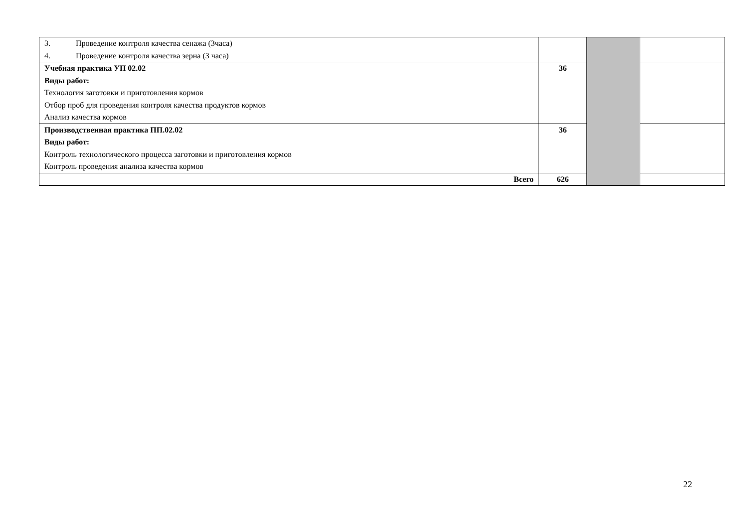| 3. Проведение контроля качества сенажа (3часа) 4. Проведение контроля качества зерна (3 часа) | | | |
| Учебная практика УП 02.02 Виды работ: Технология заготовки и приготовления кормов Отбор проб для проведения контроля качества продуктов кормов Анализ качества кормов | 36 | | |
| Производственная практика ПП.02.02 Виды работ: Контроль технологического процесса заготовки и приготовления кормов Контроль проведения анализа качества кормов | 36 | | |
| Всего | 626 | | |
22